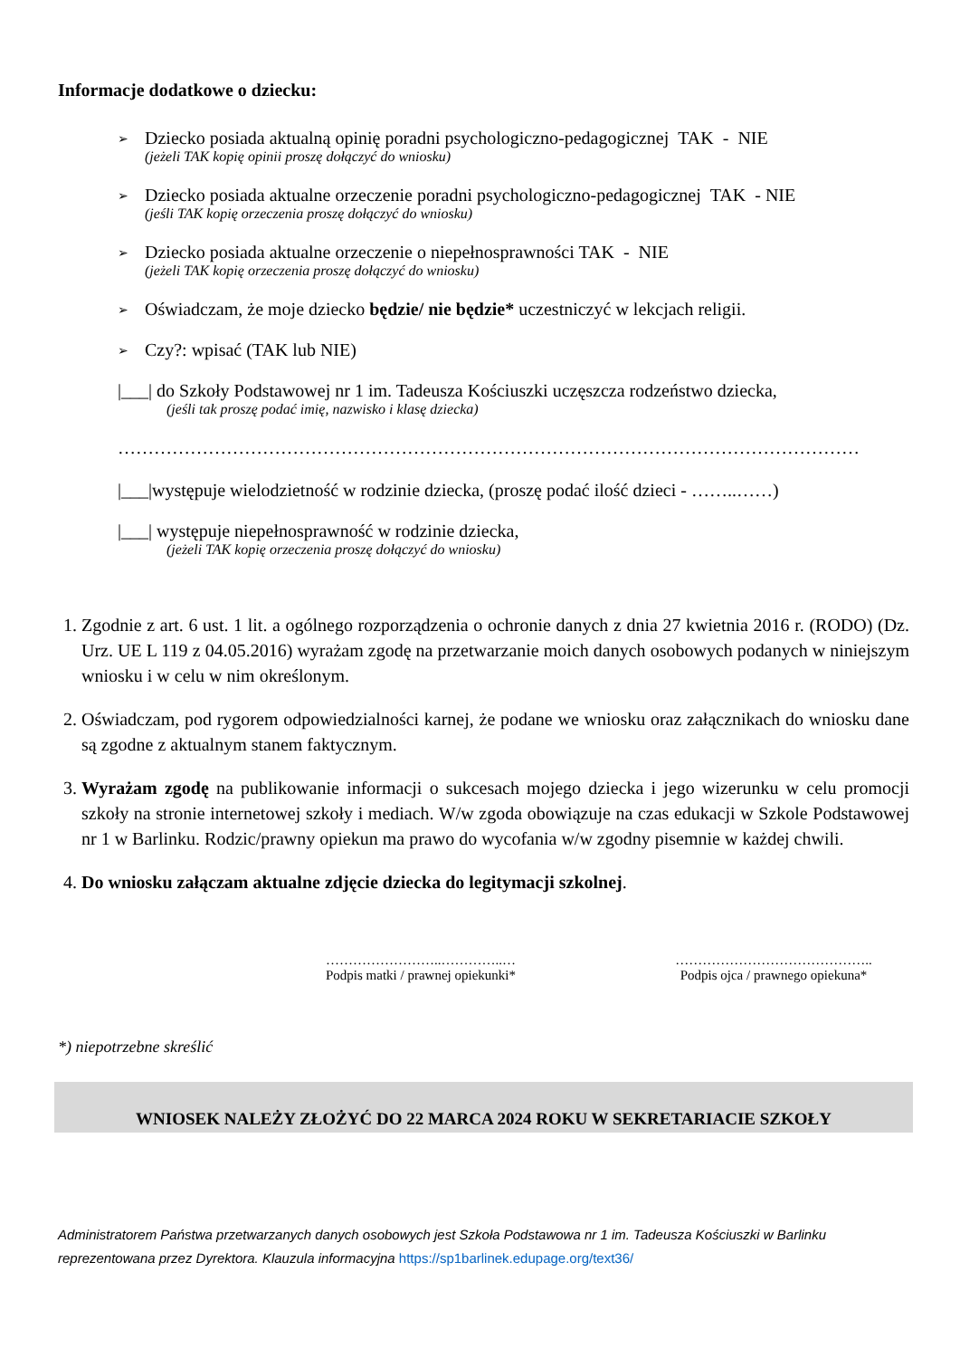Informacje dodatkowe o dziecku:
➢
Dziecko posiada aktualną opinię poradni psychologiczno-pedagogicznej TAK - NIE
(jeżeli TAK kopię opinii proszę dołączyć do wniosku)
➢
Dziecko posiada aktualne orzeczenie poradni psychologiczno-pedagogicznej TAK - NIE
(jeśli TAK kopię orzeczenia proszę dołączyć do wniosku)
➢
Dziecko posiada aktualne orzeczenie o niepełnosprawności TAK - NIE
(jeżeli TAK kopię orzeczenia proszę dołączyć do wniosku)
➢
Oświadczam, że moje dziecko będzie/ nie będzie* uczestniczyć w lekcjach religii.
➢
Czy?: wpisać (TAK lub NIE)
|___| do Szkoły Podstawowej nr 1 im. Tadeusza Kościuszki uczęszcza rodzeństwo dziecka,
(jeśli tak proszę podać imię, nazwisko i klasę dziecka)
……………………………………………………………………………………………………………
|___|występuje wielodzietność w rodzinie dziecka, (proszę podać ilość dzieci - ……..……)
|___| występuje niepełnosprawność w rodzinie dziecka,
(jeżeli TAK kopię orzeczenia proszę dołączyć do wniosku)
1. Zgodnie z art. 6 ust. 1 lit. a ogólnego rozporządzenia o ochronie danych z dnia 27 kwietnia 2016 r. (RODO) (Dz. Urz. UE L 119 z 04.05.2016) wyrażam zgodę na przetwarzanie moich danych osobowych podanych w niniejszym wniosku i w celu w nim określonym.
2. Oświadczam, pod rygorem odpowiedzialności karnej, że podane we wniosku oraz załącznikach do wniosku dane są zgodne z aktualnym stanem faktycznym.
3. Wyrażam zgodę na publikowanie informacji o sukcesach mojego dziecka i jego wizerunku w celu promocji szkoły na stronie internetowej szkoły i mediach. W/w zgoda obowiązuje na czas edukacji w Szkole Podstawowej nr 1 w Barlinku. Rodzic/prawny opiekun ma prawo do wycofania w/w zgodny pisemnie w każdej chwili.
4. Do wniosku załączam aktualne zdjęcie dziecka do legitymacji szkolnej.
……………………..…………..…
Podpis matki / prawnej opiekunki*
……………………………………..
Podpis ojca / prawnego opiekuna*
*) niepotrzebne skreślić
WNIOSEK NALEŻY ZŁOŻYĆ DO 22 MARCA 2024 ROKU W SEKRETARIACIE SZKOŁY
Administratorem Państwa przetwarzanych danych osobowych jest Szkoła Podstawowa nr 1 im. Tadeusza Kościuszki w Barlinku reprezentowana przez Dyrektora. Klauzula informacyjna https://sp1barlinek.edupage.org/text36/